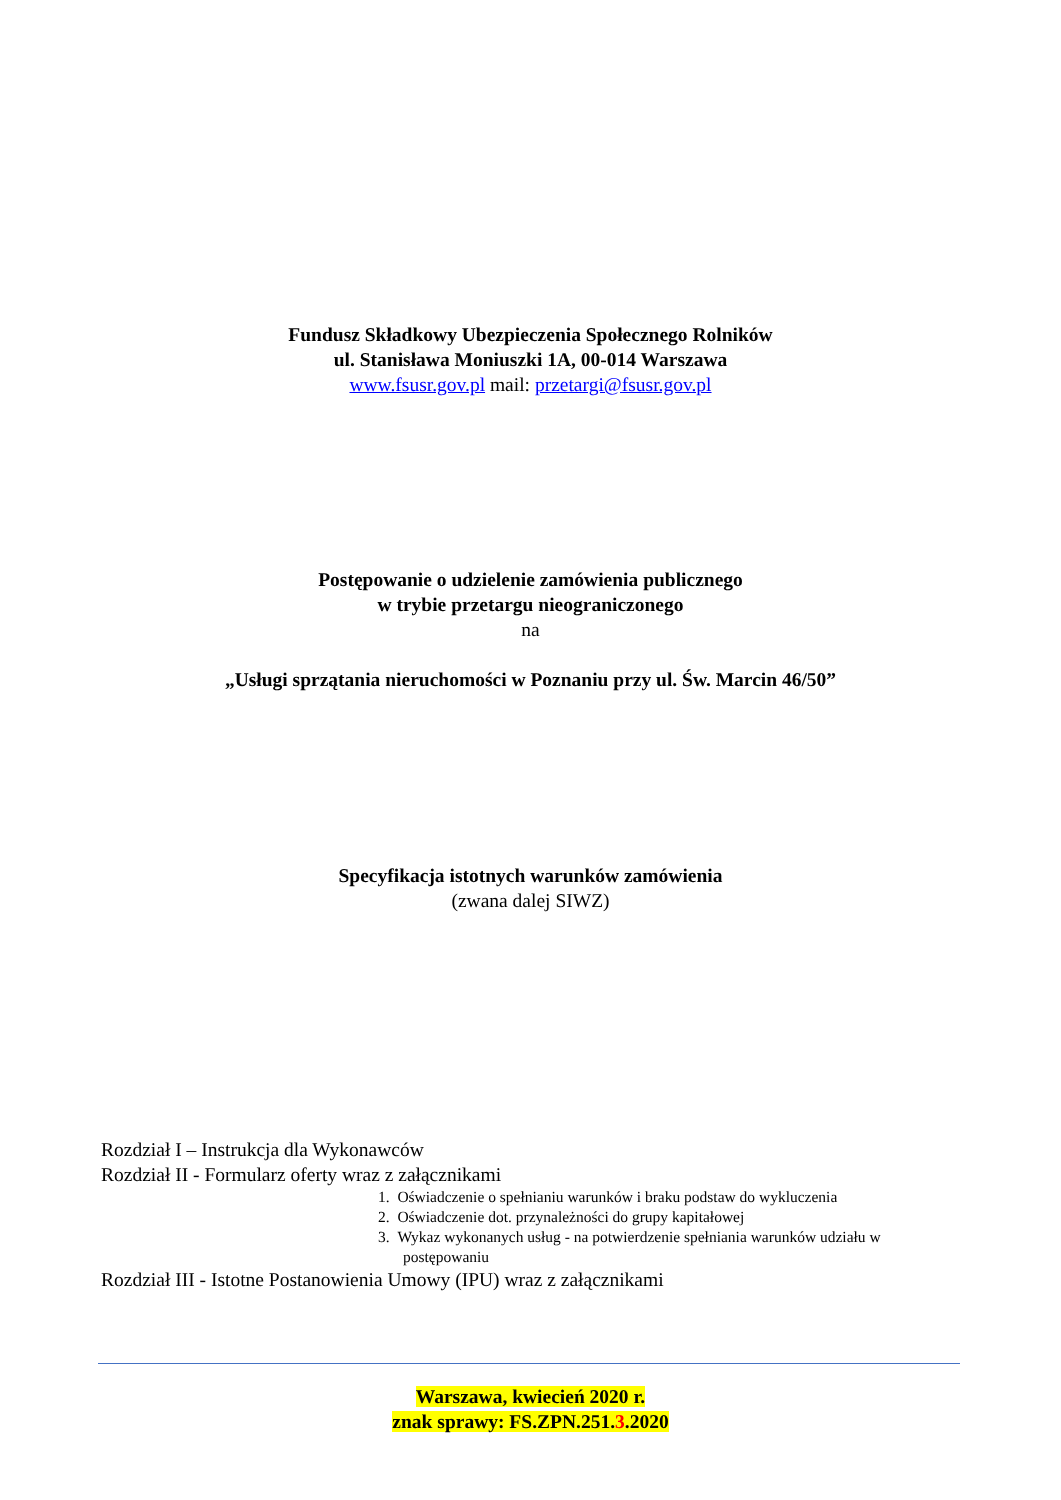Fundusz Składkowy Ubezpieczenia Społecznego Rolników
ul. Stanisława Moniuszki 1A, 00-014 Warszawa
www.fsusr.gov.pl mail: przetargi@fsusr.gov.pl
Postępowanie o udzielenie zamówienia publicznego
w trybie przetargu nieograniczonego
na
„Usługi sprzątania nieruchomości w Poznaniu przy ul. Św. Marcin 46/50”
Specyfikacja istotnych warunków zamówienia
(zwana dalej SIWZ)
Rozdział I – Instrukcja dla Wykonawców
Rozdział II - Formularz oferty wraz z załącznikami
1. Oświadczenie o spełnianiu warunków i braku podstaw do wykluczenia
2. Oświadczenie dot. przynależności do grupy kapitałowej
3. Wykaz wykonanych usług - na potwierdzenie spełniania warunków udziału w postępowaniu
Rozdział III - Istotne Postanowienia Umowy (IPU) wraz z załącznikami
Warszawa, kwiecień 2020 r.
znak sprawy: FS.ZPN.251.3.2020